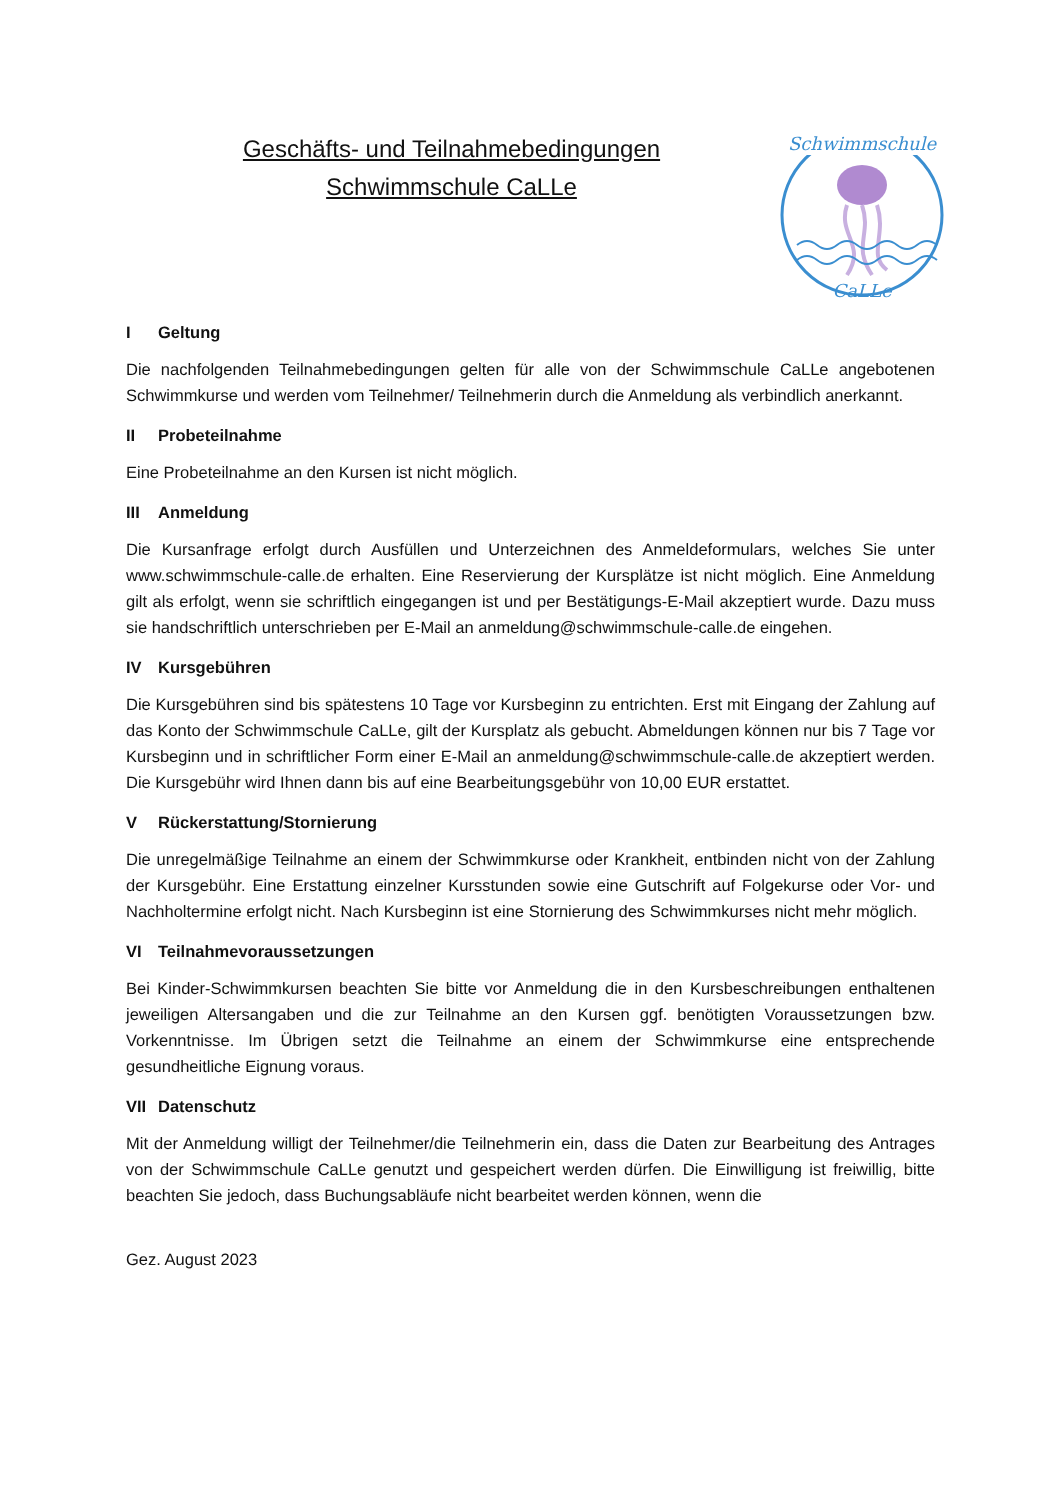Geschäfts- und Teilnahmebedingungen
Schwimmschule CaLLe
Schwimmschule
CaLLe
I Geltung
Die nachfolgenden Teilnahmebedingungen gelten für alle von der Schwimmschule CaLLe angebotenen Schwimmkurse und werden vom Teilnehmer/ Teilnehmerin durch die Anmeldung als verbindlich anerkannt.
II Probeteilnahme
Eine Probeteilnahme an den Kursen ist nicht möglich.
III Anmeldung
Die Kursanfrage erfolgt durch Ausfüllen und Unterzeichnen des Anmeldeformulars, welches Sie unter www.schwimmschule-calle.de erhalten. Eine Reservierung der Kursplätze ist nicht möglich. Eine Anmeldung gilt als erfolgt, wenn sie schriftlich eingegangen ist und per Bestätigungs-E-Mail akzeptiert wurde. Dazu muss sie handschriftlich unterschrieben per E-Mail an anmeldung@schwimmschule-calle.de eingehen.
IV Kursgebühren
Die Kursgebühren sind bis spätestens 10 Tage vor Kursbeginn zu entrichten. Erst mit Eingang der Zahlung auf das Konto der Schwimmschule CaLLe, gilt der Kursplatz als gebucht. Abmeldungen können nur bis 7 Tage vor Kursbeginn und in schriftlicher Form einer E-Mail an anmeldung@schwimmschule-calle.de akzeptiert werden. Die Kursgebühr wird Ihnen dann bis auf eine Bearbeitungsgebühr von 10,00 EUR erstattet.
V Rückerstattung/Stornierung
Die unregelmäßige Teilnahme an einem der Schwimmkurse oder Krankheit, entbinden nicht von der Zahlung der Kursgebühr. Eine Erstattung einzelner Kursstunden sowie eine Gutschrift auf Folgekurse oder Vor- und Nachholtermine erfolgt nicht. Nach Kursbeginn ist eine Stornierung des Schwimmkurses nicht mehr möglich.
VI Teilnahmevoraussetzungen
Bei Kinder-Schwimmkursen beachten Sie bitte vor Anmeldung die in den Kursbeschreibungen enthaltenen jeweiligen Altersangaben und die zur Teilnahme an den Kursen ggf. benötigten Voraussetzungen bzw. Vorkenntnisse. Im Übrigen setzt die Teilnahme an einem der Schwimmkurse eine entsprechende gesundheitliche Eignung voraus.
VII Datenschutz
Mit der Anmeldung willigt der Teilnehmer/die Teilnehmerin ein, dass die Daten zur Bearbeitung des Antrages von der Schwimmschule CaLLe genutzt und gespeichert werden dürfen. Die Einwilligung ist freiwillig, bitte beachten Sie jedoch, dass Buchungsabläufe nicht bearbeitet werden können, wenn die
Gez. August 2023